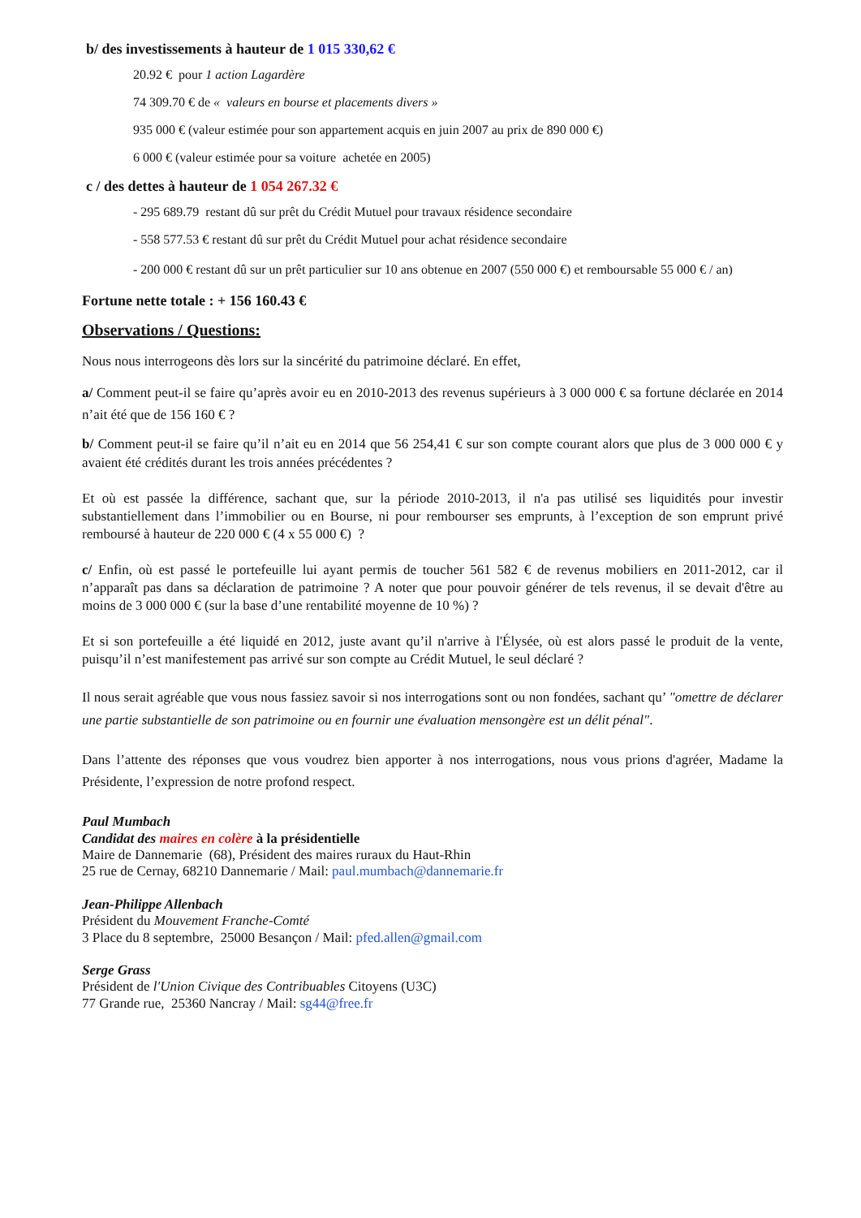b/ des investissements à hauteur de 1 015 330,62 €
20.92 € pour 1 action Lagardère
74 309.70 € de « valeurs en bourse et placements divers »
935 000 € (valeur estimée pour son appartement acquis en juin 2007 au prix de 890 000 €)
6 000 € (valeur estimée pour sa voiture achetée en 2005)
c / des dettes à hauteur de 1 054 267.32 €
- 295 689.79 restant dû sur prêt du Crédit Mutuel pour travaux résidence secondaire
- 558 577.53 € restant dû sur prêt du Crédit Mutuel pour achat résidence secondaire
- 200 000 € restant dû sur un prêt particulier sur 10 ans obtenue en 2007 (550 000 €) et remboursable 55 000 € / an)
Fortune nette totale : + 156 160.43 €
Observations / Questions:
Nous nous interrogeons dès lors sur la sincérité du patrimoine déclaré. En effet,
a/ Comment peut-il se faire qu’après avoir eu en 2010-2013 des revenus supérieurs à 3 000 000 € sa fortune déclarée en 2014 n’ait été que de 156 160 € ?
b/ Comment peut-il se faire qu’il n’ait eu en 2014 que 56 254,41 € sur son compte courant alors que plus de 3 000 000 € y avaient été crédités durant les trois années précédentes ?
Et où est passée la différence, sachant que, sur la période 2010-2013, il n'a pas utilisé ses liquidités pour investir substantiellement dans l’immobilier ou en Bourse, ni pour rembourser ses emprunts, à l’exception de son emprunt privé remboursé à hauteur de 220 000 € (4 x 55 000 €) ?
c/ Enfin, où est passé le portefeuille lui ayant permis de toucher 561 582 € de revenus mobiliers en 2011-2012, car il n’apparaît pas dans sa déclaration de patrimoine ? A noter que pour pouvoir générer de tels revenus, il se devait d'être au moins de 3 000 000 € (sur la base d’une rentabilité moyenne de 10 %) ?
Et si son portefeuille a été liquidé en 2012, juste avant qu’il n'arrive à l'Élysée, où est alors passé le produit de la vente, puisqu’il n’est manifestement pas arrivé sur son compte au Crédit Mutuel, le seul déclaré ?
Il nous serait agréable que vous nous fassiez savoir si nos interrogations sont ou non fondées, sachant qu’ "omettre de déclarer une partie substantielle de son patrimoine ou en fournir une évaluation mensongère est un délit pénal".
Dans l’attente des réponses que vous voudrez bien apporter à nos interrogations, nous vous prions d'agréer, Madame la Présidente, l’expression de notre profond respect.
Paul Mumbach
Candidat des maires en colère à la présidentielle
Maire de Dannemarie (68), Président des maires ruraux du Haut-Rhin
25 rue de Cernay, 68210 Dannemarie / Mail: paul.mumbach@dannemarie.fr
Jean-Philippe Allenbach
Président du Mouvement Franche-Comté
3 Place du 8 septembre, 25000 Besançon / Mail: pfed.allen@gmail.com
Serge Grass
Président de l'Union Civique des Contribuables Citoyens (U3C)
77 Grande rue, 25360 Nancray / Mail: sg44@free.fr